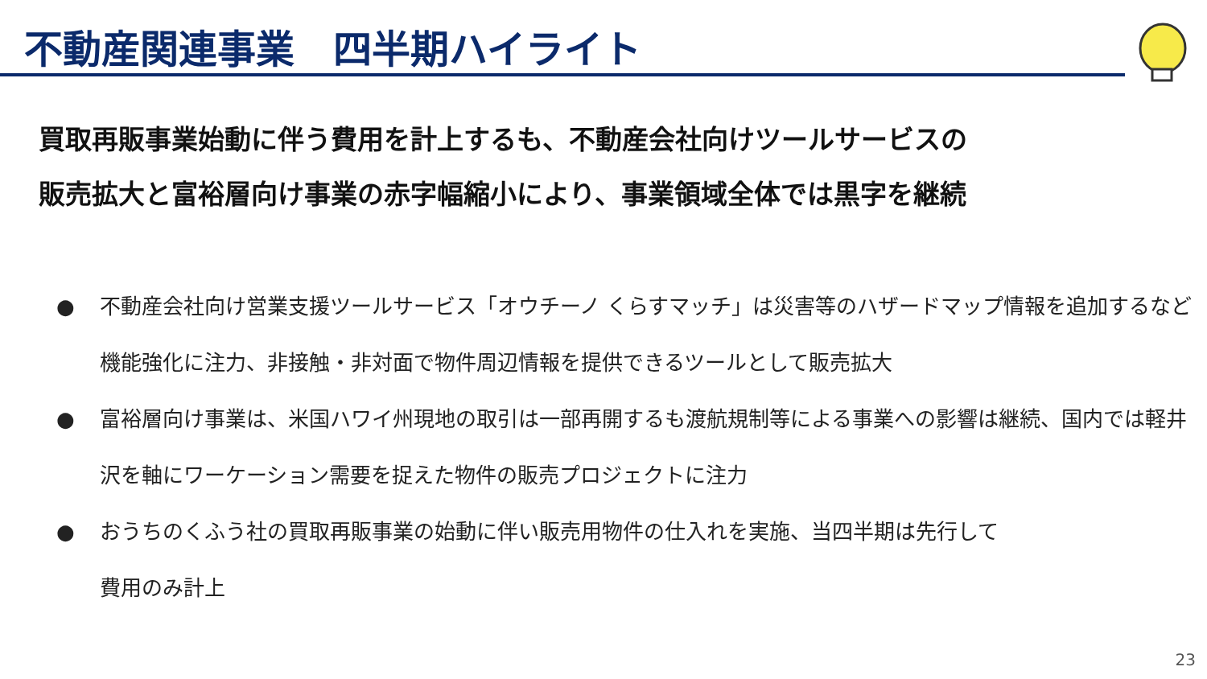不動産関連事業　四半期ハイライト
買取再販事業始動に伴う費用を計上するも、不動産会社向けツールサービスの
販売拡大と富裕層向け事業の赤字幅縮小により、事業領域全体では黒字を継続
● 不動産会社向け営業支援ツールサービス「オウチーノ くらすマッチ」は災害等のハザードマップ情報を追加するなど機能強化に注力、非接触・非対面で物件周辺情報を提供できるツールとして販売拡大
● 富裕層向け事業は、米国ハワイ州現地の取引は一部再開するも渡航規制等による事業への影響は継続、国内では軽井沢を軸にワーケーション需要を捉えた物件の販売プロジェクトに注力
● おうちのくふう社の買取再販事業の始動に伴い販売用物件の仕入れを実施、当四半期は先行して
費用のみ計上
23